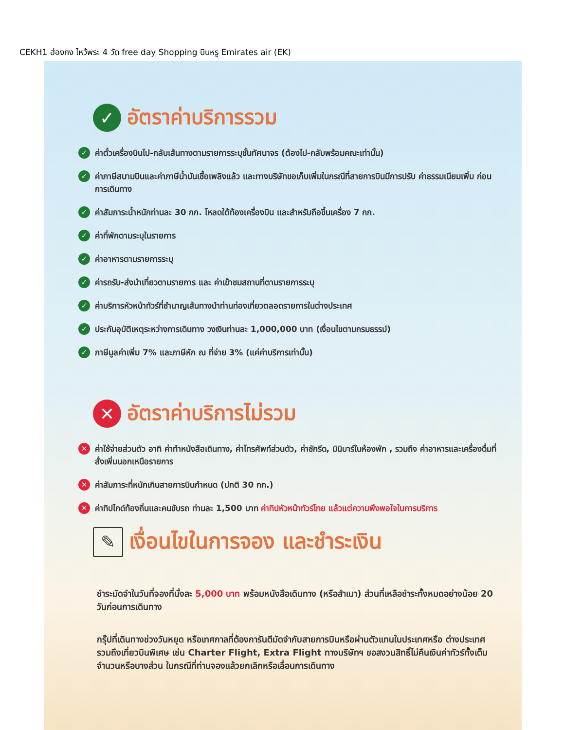CEKH1 ฮ่องกง ไหว้พระ 4 วัด free day Shopping บินหรู Emirates air (EK)
✓ อัตราค่าบริการรวม
✓ ค่าตั๋วเครื่องบินไป-กลับเส้นทางตามรายการระบุชั้นทัศนาจร (ต้องไป-กลับพร้อมคณะเท่านั้น)
✓ ค่าภาษีสนามบินและค่าภาษีน้ำมันเชื้อเพลิงแล้ว และทางบริษัทขอเก็บเพิ่มในกรณีที่สายการบินมีการปรับ ค่าธรรมเนียมเพิ่ม ก่อนการเดินทาง
✓ ค่าสัมภาระน้ำหนักท่านละ 30 กก. โหลดใต้ท้องเครื่องบิน และสำหรับถือขึ้นเครื่อง 7 กก.
✓ ค่าที่พักตามระบุในรายการ
✓ ค่าอาหารตามรายการระบุ
✓ ค่ารถรับ-ส่งนำเที่ยวตามรายการ และ ค่าเข้าชมสถานที่ตามรายการระบุ
✓ ค่าบริการหัวหน้าทัวร์ที่ชำนาญเส้นทางนำท่านท่องเที่ยวตลอดรายการในต่างประเทศ
✓ ประกันอุบัติเหตุระหว่างการเดินทาง วงเงินท่านละ 1,000,000 บาท (เงื่อนไขตามกรมธรรม์)
✓ ภาษีมูลค่าเพิ่ม 7% และภาษีหัก ณ ที่จ่าย 3% (แค่ค่าบริการเท่านั้น)
✕ อัตราค่าบริการไม่รวม
✕ ค่าใช้จ่ายส่วนตัว อาทิ ค่าทำหนังสือเดินทาง, ค่าโทรศัพท์ส่วนตัว, ค่าซักรีด, มินิบาร์ในห้องพัก , รวมถึง ค่าอาหารและเครื่องดื่มที่สั่งเพิ่มนอกเหนือรายการ
✕ ค่าสัมภาระที่หนักเกินสายการบินกำหนด (ปกติ 30 กก.)
✕ ค่าทิปไกด์ท้องถิ่นและคนขับรถ ท่านละ 1,500 บาท ค่าทิปหัวหน้าทัวร์ไทย แล้วแต่ความพึงพอใจในการบริการ
✎ เงื่อนไขในการจอง และชำระเงิน
ชำระมัดจำในวันที่จองที่นั่งละ 5,000 บาท พร้อมหนังสือเดินทาง (หรือสำเนา) ส่วนที่เหลือชำระทั้งหมดอย่างน้อย 20 วันก่อนการเดินทาง
กรุ๊ปที่เดินทางช่วงวันหยุด หรือเทศกาลที่ต้องการันตีมัดจำกับสายการบินหรือผ่านตัวแทนในประเทศหรือ ต่างประเทศ รวมถึงเที่ยวบินพิเศษ เช่น Charter Flight, Extra Flight ทางบริษัทฯ ขอสงวนสิทธิ์ไม่คืนเงินค่าทัวร์ทั้งเต็มจำนวนหรือบางส่วน ในกรณีที่ท่านจองแล้วยกเลิกหรือเลื่อนการเดินทาง